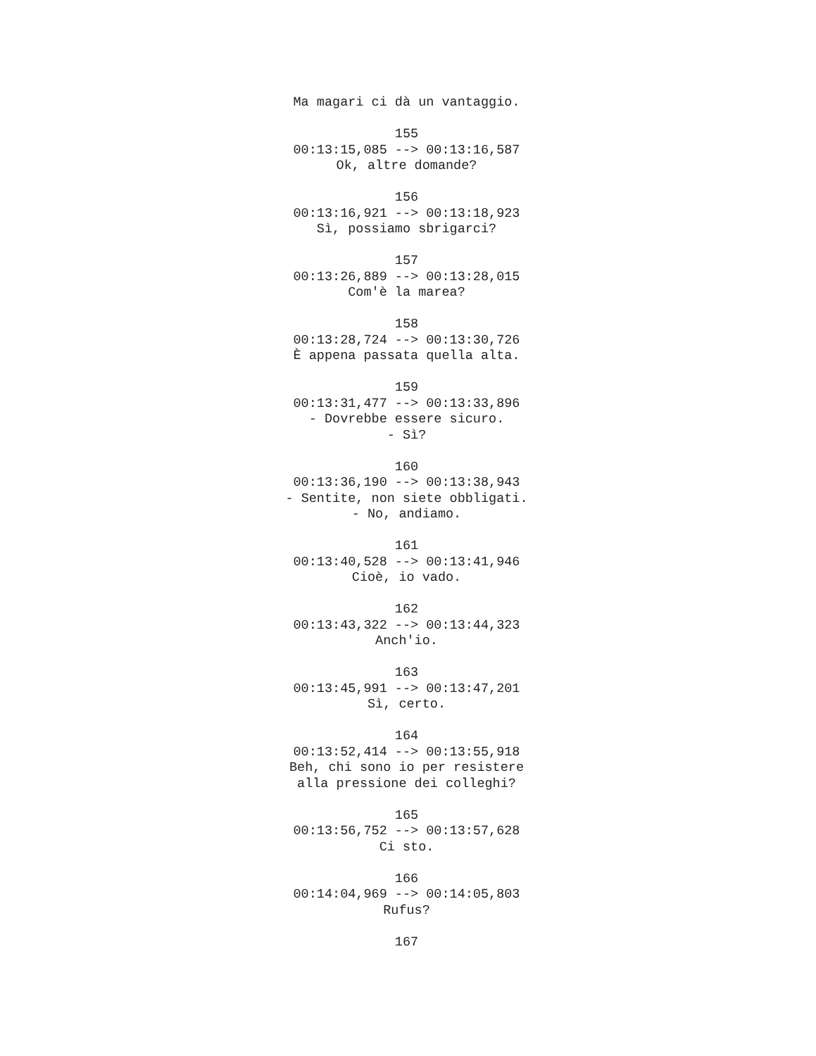Ma magari ci dà un vantaggio. 155 00:13:15,085 --> 00:13:16,587 Ok, altre domande? 156 00:13:16,921 --> 00:13:18,923 Sì, possiamo sbrigarci? 157 00:13:26,889 --> 00:13:28,015 Com'è la marea? 158 00:13:28,724 --> 00:13:30,726 È appena passata quella alta. 159 00:13:31,477 --> 00:13:33,896 - Dovrebbe essere sicuro. - Sì? 160 00:13:36,190 --> 00:13:38,943 - Sentite, non siete obbligati. - No, andiamo. 161 00:13:40,528 --> 00:13:41,946 Cioè, io vado. 162 00:13:43,322 --> 00:13:44,323 Anch'io. 163 00:13:45,991 --> 00:13:47,201 Sì, certo. 164 00:13:52,414 --> 00:13:55,918 Beh, chi sono io per resistere alla pressione dei colleghi? 165 00:13:56,752 --> 00:13:57,628 Ci sto. 166 00:14:04,969 --> 00:14:05,803 Rufus? 167